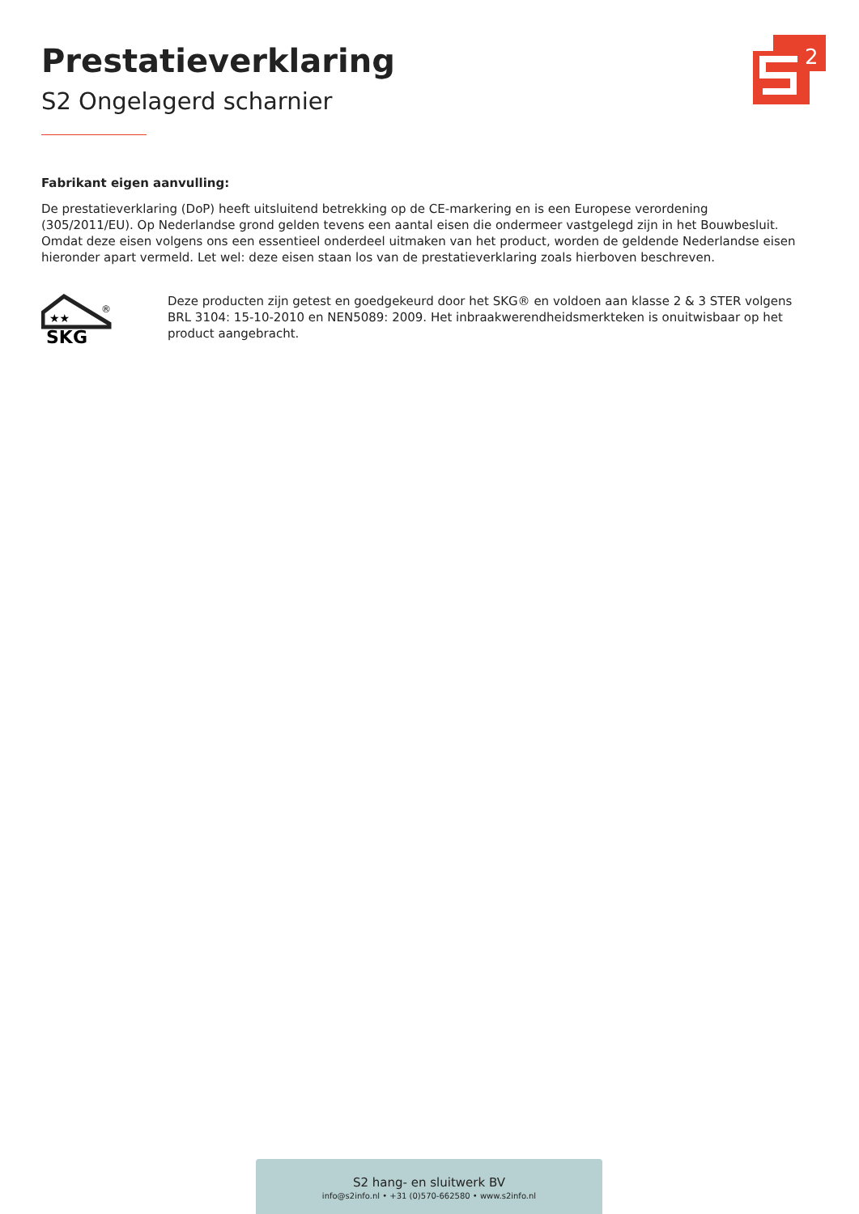Prestatieverklaring
S2 Ongelagerd scharnier
2
Fabrikant eigen aanvulling:
De prestatieverklaring (DoP) heeft uitsluitend betrekking op de CE-markering en is een Europese verordening (305/2011/EU). Op Nederlandse grond gelden tevens een aantal eisen die ondermeer vastgelegd zijn in het Bouwbesluit. Omdat deze eisen volgens ons een essentieel onderdeel uitmaken van het product, worden de geldende Nederlandse eisen hieronder apart vermeld. Let wel: deze eisen staan los van de prestatieverklaring zoals hierboven beschreven.
★★
®
SKG
Deze producten zijn getest en goedgekeurd door het SKG® en voldoen aan klasse 2 & 3 STER volgens BRL 3104: 15-10-2010 en NEN5089: 2009. Het inbraakwerendheidsmerkteken is onuitwisbaar op het product aangebracht.
S2 hang- en sluitwerk BV
info@s2info.nl • +31 (0)570-662580 • www.s2info.nl